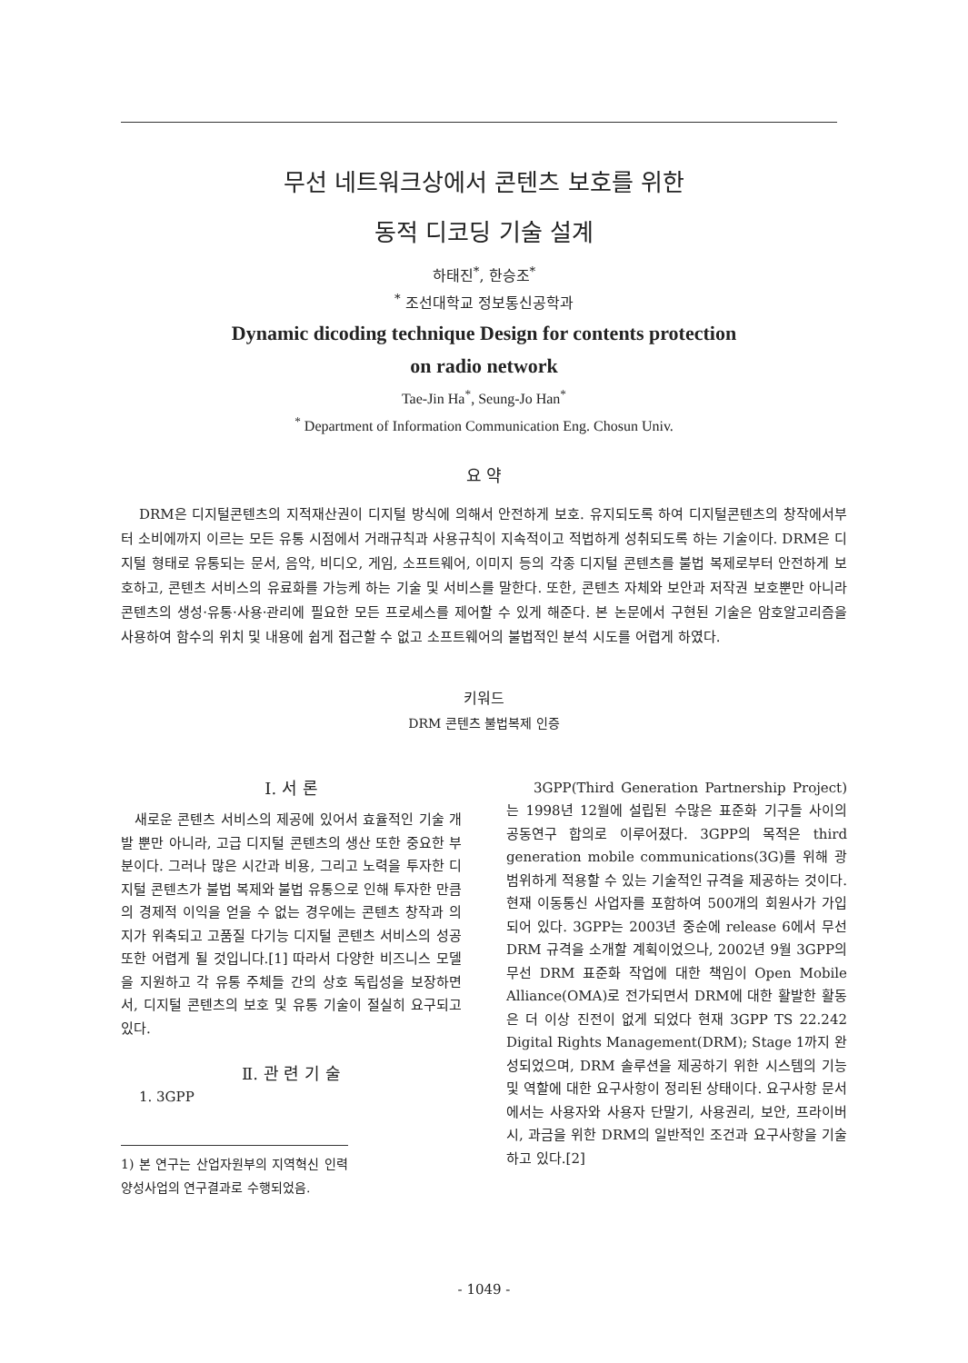무선 네트워크상에서 콘텐츠 보호를 위한
동적 디코딩 기술 설계
하태진<sup>*</sup>, 한승조<sup>*</sup>
<sup>*</sup> 조선대학교 정보통신공학과
Dynamic dicoding technique Design for contents protection
on radio network
Tae-Jin Ha<sup>*</sup>, Seung-Jo Han<sup>*</sup>
<sup>*</sup> Department of Information Communication Eng. Chosun Univ.
요 약
DRM은 디지털콘텐츠의 지적재산권이 디지털 방식에 의해서 안전하게 보호. 유지되도록 하여 디지털콘텐츠의 창작에서부터 소비에까지 이르는 모든 유통 시점에서 거래규칙과 사용규칙이 지속적이고 적법하게 성취되도록 하는 기술이다. DRM은 디지털 형태로 유통되는 문서, 음악, 비디오, 게임, 소프트웨어, 이미지 등의 각종 디지털 콘텐츠를 불법 복제로부터 안전하게 보호하고, 콘텐츠 서비스의 유료화를 가능케 하는 기술 및 서비스를 말한다. 또한, 콘텐츠 자체와 보안과 저작권 보호뿐만 아니라 콘텐츠의 생성·유통·사용·관리에 필요한 모든 프로세스를 제어할 수 있게 해준다. 본 논문에서 구현된 기술은 암호알고리즘을 사용하여 함수의 위치 및 내용에 쉽게 접근할 수 없고 소프트웨어의 불법적인 분석 시도를 어렵게 하였다.
키워드
DRM 콘텐츠 불법복제 인증
Ⅰ. 서 론
새로운 콘텐츠 서비스의 제공에 있어서 효율적인 기술 개발 뿐만 아니라, 고급 디지털 콘텐츠의 생산 또한 중요한 부분이다. 그러나 많은 시간과 비용, 그리고 노력을 투자한 디지털 콘텐츠가 불법 복제와 불법 유통으로 인해 투자한 만큼의 경제적 이익을 얻을 수 없는 경우에는 콘텐츠 창작과 의지가 위축되고 고품질 다기능 디지털 콘텐츠 서비스의 성공 또한 어렵게 될 것입니다.[1] 따라서 다양한 비즈니스 모델을 지원하고 각 유통 주체들 간의 상호 독립성을 보장하면서, 디지털 콘텐츠의 보호 및 유통 기술이 절실히 요구되고 있다.
Ⅱ. 관 련 기 술
1. 3GPP
1) 본 연구는 산업자원부의 지역혁신 인력양성사업의 연구결과로 수행되었음.
3GPP(Third Generation Partnership Project)는 1998년 12월에 설립된 수많은 표준화 기구들 사이의 공동연구 합의로 이루어졌다. 3GPP의 목적은 third generation mobile communications(3G)를 위해 광범위하게 적용할 수 있는 기술적인 규격을 제공하는 것이다. 현재 이동통신 사업자를 포함하여 500개의 회원사가 가입되어 있다. 3GPP는 2003년 중순에 release 6에서 무선 DRM 규격을 소개할 계획이었으나, 2002년 9월 3GPP의 무선 DRM 표준화 작업에 대한 책임이 Open Mobile Alliance(OMA)로 전가되면서 DRM에 대한 활발한 활동은 더 이상 진전이 없게 되었다 현재 3GPP TS 22.242 Digital Rights Management(DRM); Stage 1까지 완성되었으며, DRM 솔루션을 제공하기 위한 시스템의 기능 및 역할에 대한 요구사항이 정리된 상태이다. 요구사항 문서에서는 사용자와 사용자 단말기, 사용권리, 보안, 프라이버시, 과금을 위한 DRM의 일반적인 조건과 요구사항을 기술하고 있다.[2]
- 1049 -